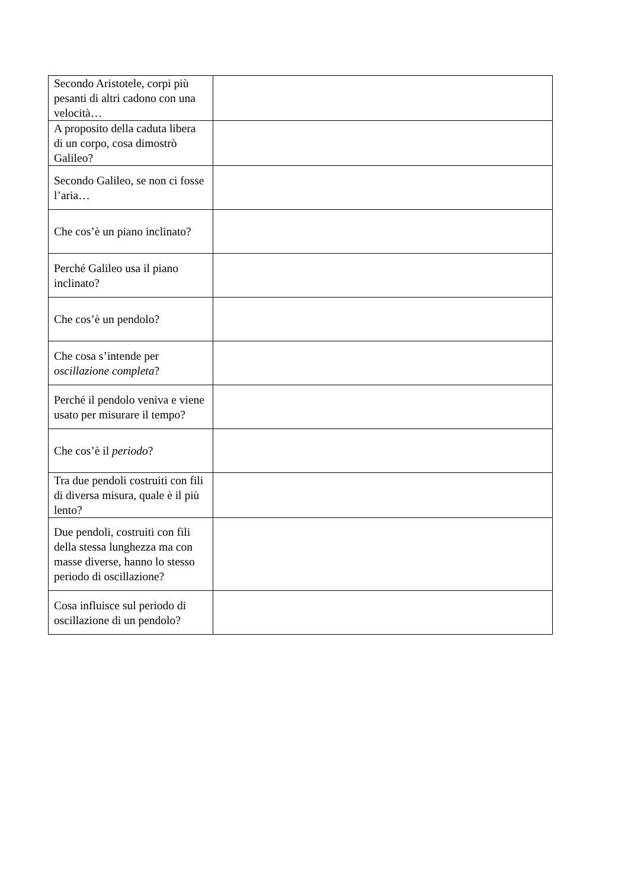| Secondo Aristotele, corpi più pesanti di altri cadono con una velocità… | |
| A proposito della caduta libera di un corpo, cosa dimostrò Galileo? | |
| Secondo Galileo, se non ci fosse l’aria… | |
| Che cos’è un piano inclinato? | |
| Perché Galileo usa il piano inclinato? | |
| Che cos’è un pendolo? | |
| Che cosa s’intende per oscillazione completa ? | |
| Perché il pendolo veniva e viene usato per misurare il tempo? | |
| Che cos’è il periodo ? | |
| Tra due pendoli costruiti con fili di diversa misura, quale è il più lento? | |
| Due pendoli, costruiti con fili della stessa lunghezza ma con masse diverse, hanno lo stesso periodo di oscillazione? | |
| Cosa influisce sul periodo di oscillazione di un pendolo? | |